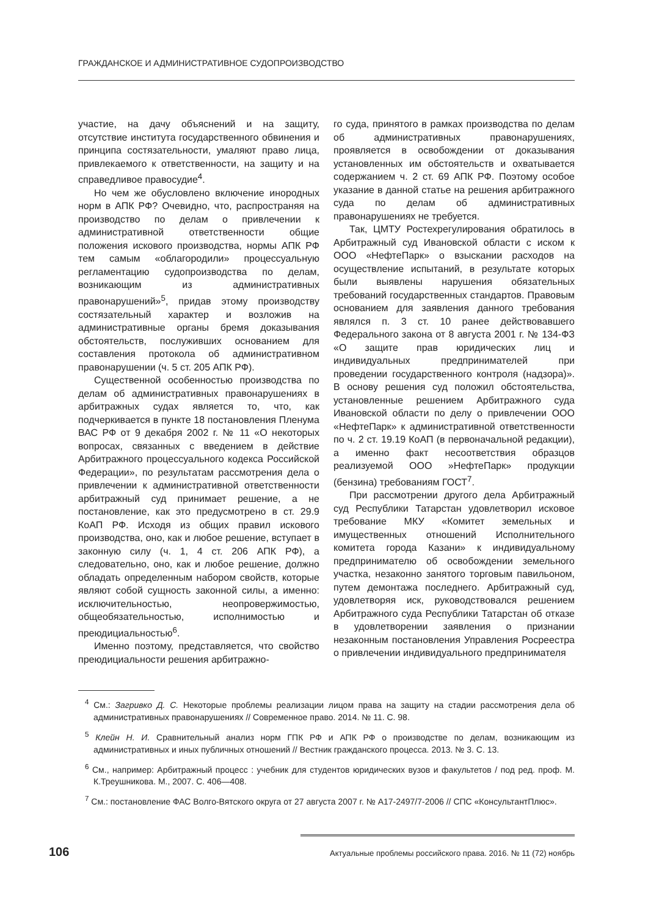ГРАЖДАНСКОЕ И АДМИНИСТРАТИВНОЕ СУДОПРОИЗВОДСТВО
участие, на дачу объяснений и на защиту, отсутствие института государственного обвинения и принципа состязательности, умаляют право лица, привлекаемого к ответственности, на защиту и на справедливое правосудие<sup>4</sup>.
Но чем же обусловлено включение инородных норм в АПК РФ? Очевидно, что, распространяя на производство по делам о привлечении к административной ответственности общие положения искового производства, нормы АПК РФ тем самым «облагородили» процессуальную регламентацию судопроизводства по делам, возникающим из административных правонарушений»<sup>5</sup>, придав этому производству состязательный характер и возложив на административные органы бремя доказывания обстоятельств, послуживших основанием для составления протокола об административном правонарушении (ч. 5 ст. 205 АПК РФ).
Существенной особенностью производства по делам об административных правонарушениях в арбитражных судах является то, что, как подчеркивается в пункте 18 постановления Пленума ВАС РФ от 9 декабря 2002 г. № 11 «О некоторых вопросах, связанных с введением в действие Арбитражного процессуального кодекса Российской Федерации», по результатам рассмотрения дела о привлечении к административной ответственности арбитражный суд принимает решение, а не постановление, как это предусмотрено в ст. 29.9 КоАП РФ. Исходя из общих правил искового производства, оно, как и любое решение, вступает в законную силу (ч. 1, 4 ст. 206 АПК РФ), а следовательно, оно, как и любое решение, должно обладать определенным набором свойств, которые являют собой сущность законной силы, а именно: исключительностью, неопровержимостью, общеобязательностью, исполнимостью и преюдициальностью<sup>6</sup>.
Именно поэтому, представляется, что свойство преюдициальности решения арбитражно-
го суда, принятого в рамках производства по делам об административных правонарушениях, проявляется в освобождении от доказывания установленных им обстоятельств и охватывается содержанием ч. 2 ст. 69 АПК РФ. Поэтому особое указание в данной статье на решения арбитражного суда по делам об административных правонарушениях не требуется.
Так, ЦМТУ Ростехрегулирования обратилось в Арбитражный суд Ивановской области с иском к ООО «НефтеПарк» о взыскании расходов на осуществление испытаний, в результате которых были выявлены нарушения обязательных требований государственных стандартов. Правовым основанием для заявления данного требования являлся п. 3 ст. 10 ранее действовавшего Федерального закона от 8 августа 2001 г. № 134-ФЗ «О защите прав юридических лиц и индивидуальных предпринимателей при проведении государственного контроля (надзора)». В основу решения суд положил обстоятельства, установленные решением Арбитражного суда Ивановской области по делу о привлечении ООО «НефтеПарк» к административной ответственности по ч. 2 ст. 19.19 КоАП (в первоначальной редакции), а именно факт несоответствия образцов реализуемой ООО »НефтеПарк» продукции (бензина) требованиям ГОСТ<sup>7</sup>.
При рассмотрении другого дела Арбитражный суд Республики Татарстан удовлетворил исковое требование МКУ «Комитет земельных и имущественных отношений Исполнительного комитета города Казани» к индивидуальному предпринимателю об освобождении земельного участка, незаконно занятого торговым павильоном, путем демонтажа последнего. Арбитражный суд, удовлетворяя иск, руководствовался решением Арбитражного суда Республики Татарстан об отказе в удовлетворении заявления о признании незаконным постановления Управления Росреестра о привлечении индивидуального предпринимателя
<sup>4</sup> См.: Загривко Д. С. Некоторые проблемы реализации лицом права на защиту на стадии рассмотрения дела об административных правонарушениях // Современное право. 2014. № 11. С. 98.
<sup>5</sup> Клейн Н. И. Сравнительный анализ норм ГПК РФ и АПК РФ о производстве по делам, возникающим из административных и иных публичных отношений // Вестник гражданского процесса. 2013. № 3. С. 13.
<sup>6</sup> См., например: Арбитражный процесс : учебник для студентов юридических вузов и факультетов / под ред. проф. М. К.Треушникова. М., 2007. С. 406—408.
<sup>7</sup> См.: постановление ФАС Волго-Вятского округа от 27 августа 2007 г. № А17-2497/7-2006 // СПС «КонсультантПлюс».
106 Актуальные проблемы российского права. 2016. № 11 (72) ноябрь